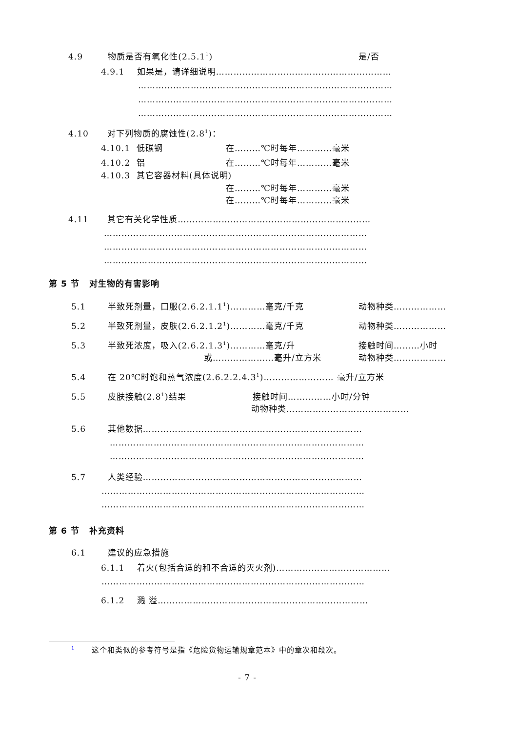4.9 物质是否有氧化性(2.5.1<sup>1</sup>) 是/否
4.9.1 如果是，请详细说明……………………………………………………
……………………………………………………………………………
……………………………………………………………………………
……………………………………………………………………………
4.10 对下列物质的腐蚀性(2.8<sup>1</sup>)：
4.10.1 低碳钢 在………℃时每年…………毫米
4.10.2 铝 在………℃时每年…………毫米
4.10.3 其它容器材料(具体说明)
在………℃时每年…………毫米
在………℃时每年…………毫米
4.11 其它有关化学性质…………………………………………………………
………………………………………………………………………………
………………………………………………………………………………
………………………………………………………………………………
第 5 节 对生物的有害影响
5.1 半致死剂量，口服(2.6.2.1.1<sup>1</sup>)…………毫克/千克 动物种类………………
5.2 半致死剂量，皮肤(2.6.2.1.2<sup>1</sup>)…………毫克/千克 动物种类………………
5.3 半致死浓度，吸入(2.6.2.1.3<sup>1</sup>)…………毫克/升 接触时间………小时
或…………………毫升/立方米 动物种类………………
5.4 在 20℃时饱和蒸气浓度(2.6.2.2.4.3<sup>1</sup>)…………………… 毫升/立方米
5.5 皮肤接触(2.8<sup>1</sup>)结果 接触时间……………小时/分钟
动物种类……………………………………
5.6 其他数据…………………………………………………………………
……………………………………………………………………………
……………………………………………………………………………
5.7 人类经验…………………………………………………………………
………………………………………………………………………………
………………………………………………………………………………
第 6 节 补充资料
6.1 建议的应急措施
6.1.1 着火(包括合适的和不合适的灭火剂)…………………………………
………………………………………………………………………………
6.1.2 溅 溢………………………………………………………………
<sup>1</sup> 这个和类似的参考符号是指《危险货物运输规章范本》中的章次和段次。
- 7 -